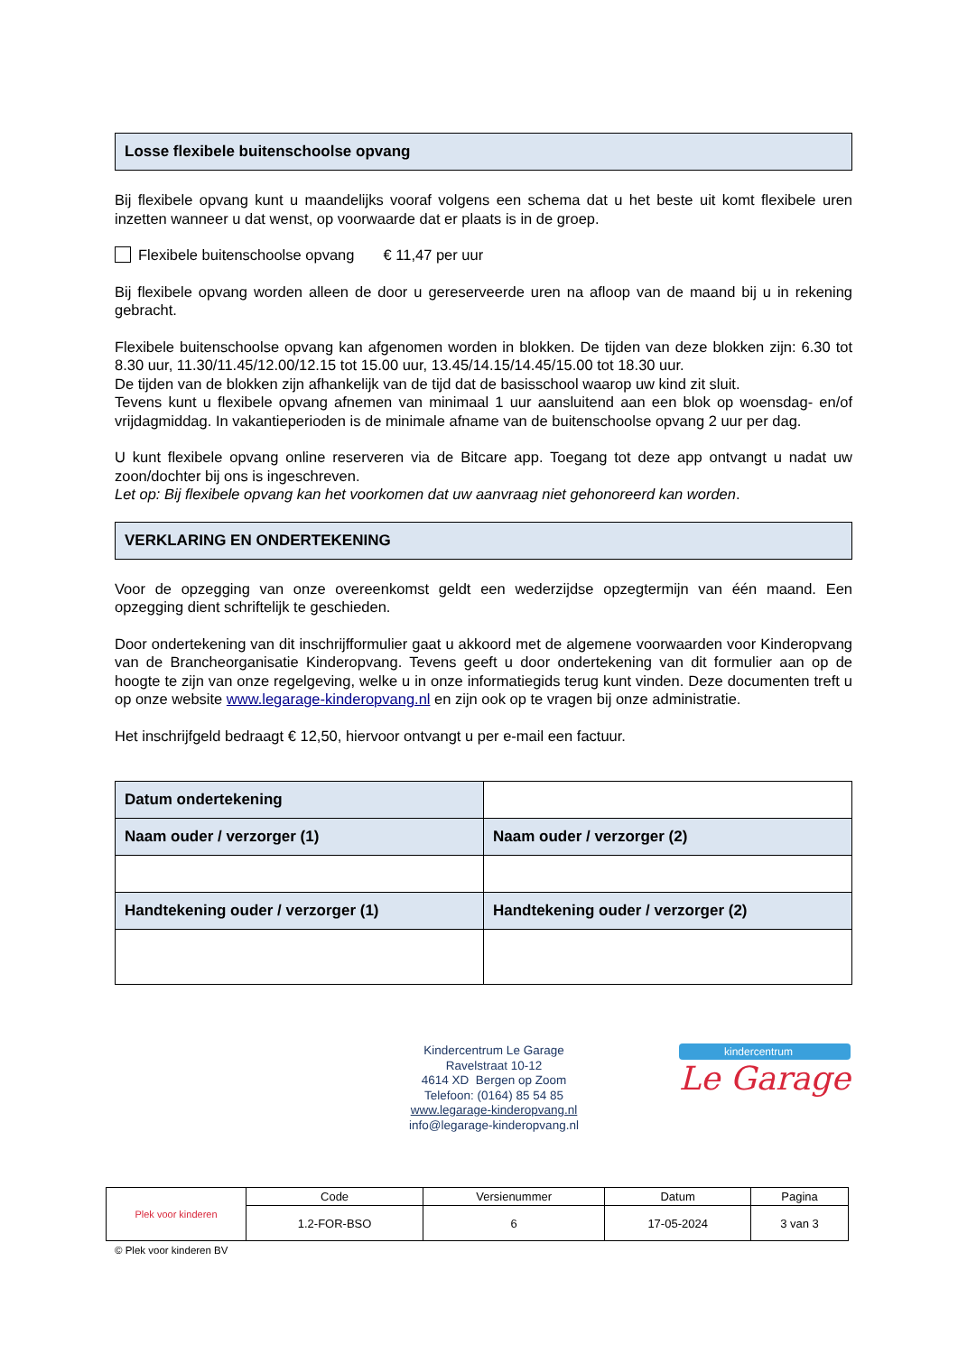Losse flexibele buitenschoolse opvang
Bij flexibele opvang kunt u maandelijks vooraf volgens een schema dat u het beste uit komt flexibele uren inzetten wanneer u dat wenst, op voorwaarde dat er plaats is in de groep.
Flexibele buitenschoolse opvang € 11,47 per uur
Bij flexibele opvang worden alleen de door u gereserveerde uren na afloop van de maand bij u in rekening gebracht.
Flexibele buitenschoolse opvang kan afgenomen worden in blokken. De tijden van deze blokken zijn: 6.30 tot 8.30 uur, 11.30/11.45/12.00/12.15 tot 15.00 uur, 13.45/14.15/14.45/15.00 tot 18.30 uur.
De tijden van de blokken zijn afhankelijk van de tijd dat de basisschool waarop uw kind zit sluit.
Tevens kunt u flexibele opvang afnemen van minimaal 1 uur aansluitend aan een blok op woensdag- en/of vrijdagmiddag. In vakantieperioden is de minimale afname van de buitenschoolse opvang 2 uur per dag.
U kunt flexibele opvang online reserveren via de Bitcare app. Toegang tot deze app ontvangt u nadat uw zoon/dochter bij ons is ingeschreven.
Let op: Bij flexibele opvang kan het voorkomen dat uw aanvraag niet gehonoreerd kan worden.
VERKLARING EN ONDERTEKENING
Voor de opzegging van onze overeenkomst geldt een wederzijdse opzegtermijn van één maand. Een opzegging dient schriftelijk te geschieden.
Door ondertekening van dit inschrijfformulier gaat u akkoord met de algemene voorwaarden voor Kinderopvang van de Brancheorganisatie Kinderopvang. Tevens geeft u door ondertekening van dit formulier aan op de hoogte te zijn van onze regelgeving, welke u in onze informatiegids terug kunt vinden. Deze documenten treft u op onze website www.legarage-kinderopvang.nl en zijn ook op te vragen bij onze administratie.
Het inschrijfgeld bedraagt € 12,50, hiervoor ontvangt u per e-mail een factuur.
| Datum ondertekening | |
| Naam ouder / verzorger (1) | Naam ouder / verzorger (2) |
| Handtekening ouder / verzorger (1) | Handtekening ouder / verzorger (2) |
Kindercentrum Le Garage
Ravelstraat 10-12
4614 XD Bergen op Zoom
Telefoon: (0164) 85 54 85
www.legarage-kinderopvang.nl
info@legarage-kinderopvang.nl
kindercentrum
Le Garage
| Plek voor kinderen | Code | Versienummer | Datum | Pagina |
| | 1.2-FOR-BSO | 6 | 17-05-2024 | 3 van 3 |
© Plek voor kinderen BV